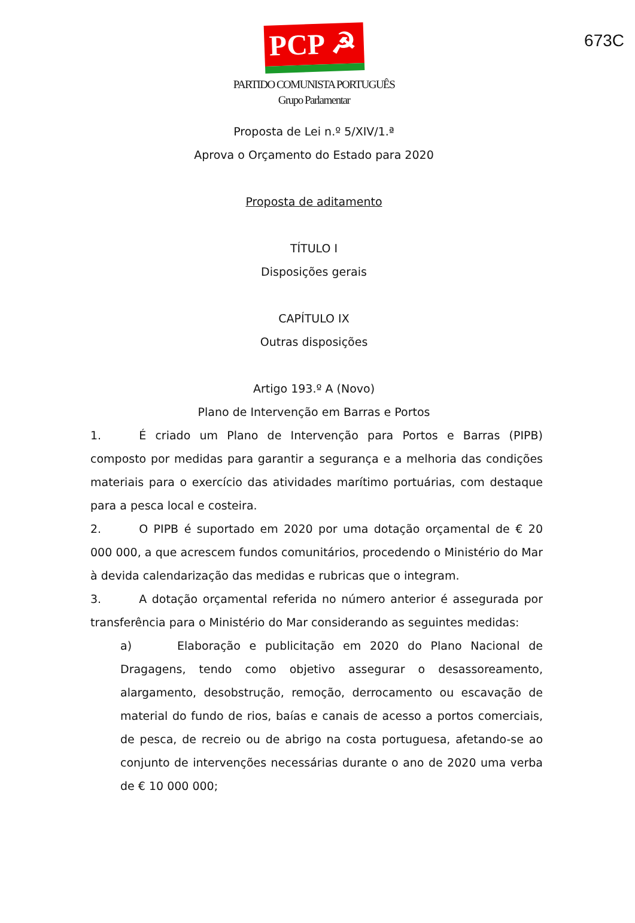673C
PCP ☭
PARTIDO COMUNISTA PORTUGUÊS
Grupo Parlamentar
Proposta de Lei n.º 5/XIV/1.ª
Aprova o Orçamento do Estado para 2020
Proposta de aditamento
TÍTULO I
Disposições gerais
CAPÍTULO IX
Outras disposições
Artigo 193.º A (Novo)
Plano de Intervenção em Barras e Portos
1. É criado um Plano de Intervenção para Portos e Barras (PIPB) composto por medidas para garantir a segurança e a melhoria das condições materiais para o exercício das atividades marítimo portuárias, com destaque para a pesca local e costeira.
2. O PIPB é suportado em 2020 por uma dotação orçamental de € 20 000 000, a que acrescem fundos comunitários, procedendo o Ministério do Mar à devida calendarização das medidas e rubricas que o integram.
3. A dotação orçamental referida no número anterior é assegurada por transferência para o Ministério do Mar considerando as seguintes medidas:
a) Elaboração e publicitação em 2020 do Plano Nacional de Dragagens, tendo como objetivo assegurar o desassoreamento, alargamento, desobstrução, remoção, derrocamento ou escavação de material do fundo de rios, baías e canais de acesso a portos comerciais, de pesca, de recreio ou de abrigo na costa portuguesa, afetando-se ao conjunto de intervenções necessárias durante o ano de 2020 uma verba de € 10 000 000;